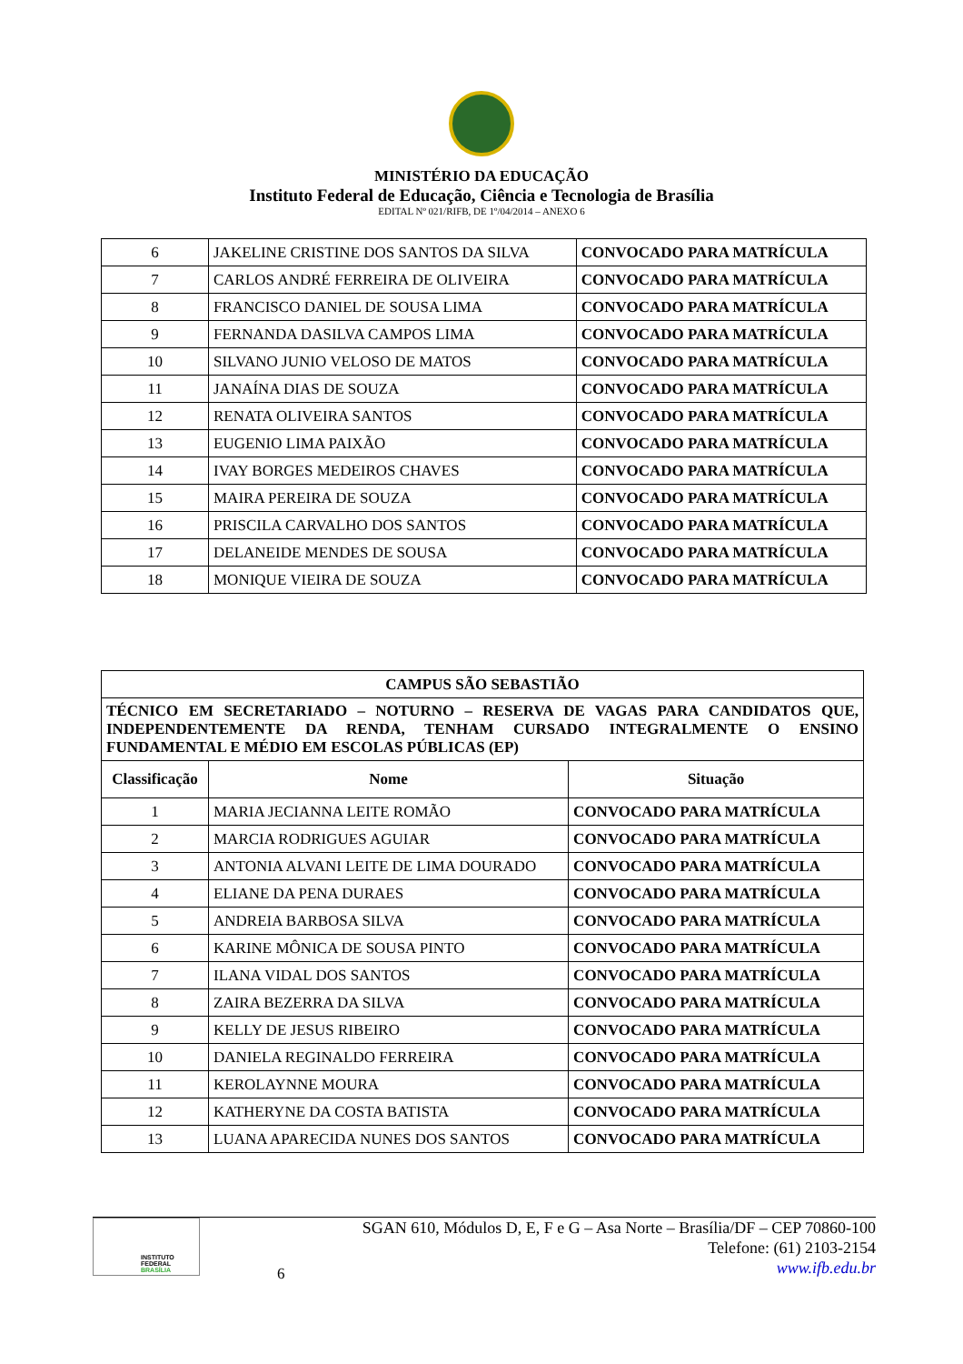MINISTÉRIO DA EDUCAÇÃO
Instituto Federal de Educação, Ciência e Tecnologia de Brasília
EDITAL Nº 021/RIFB, DE 1º/04/2014 – ANEXO 6
| 6 | JAKELINE CRISTINE DOS SANTOS DA SILVA | CONVOCADO PARA MATRÍCULA |
| 7 | CARLOS ANDRÉ FERREIRA DE OLIVEIRA | CONVOCADO PARA MATRÍCULA |
| 8 | FRANCISCO DANIEL DE SOUSA LIMA | CONVOCADO PARA MATRÍCULA |
| 9 | FERNANDA DASILVA CAMPOS LIMA | CONVOCADO PARA MATRÍCULA |
| 10 | SILVANO JUNIO VELOSO DE MATOS | CONVOCADO PARA MATRÍCULA |
| 11 | JANAÍNA DIAS DE SOUZA | CONVOCADO PARA MATRÍCULA |
| 12 | RENATA OLIVEIRA SANTOS | CONVOCADO PARA MATRÍCULA |
| 13 | EUGENIO LIMA PAIXÃO | CONVOCADO PARA MATRÍCULA |
| 14 | IVAY BORGES MEDEIROS CHAVES | CONVOCADO PARA MATRÍCULA |
| 15 | MAIRA PEREIRA DE SOUZA | CONVOCADO PARA MATRÍCULA |
| 16 | PRISCILA CARVALHO DOS SANTOS | CONVOCADO PARA MATRÍCULA |
| 17 | DELANEIDE MENDES DE SOUSA | CONVOCADO PARA MATRÍCULA |
| 18 | MONIQUE VIEIRA DE SOUZA | CONVOCADO PARA MATRÍCULA |
| CAMPUS SÃO SEBASTIÃO | | |
| --- | --- | --- |
| TÉCNICO EM SECRETARIADO – NOTURNO – RESERVA DE VAGAS PARA CANDIDATOS QUE, INDEPENDENTEMENTE DA RENDA, TENHAM CURSADO INTEGRALMENTE O ENSINO FUNDAMENTAL E MÉDIO EM ESCOLAS PÚBLICAS (EP) | | |
| Classificação | Nome | Situação |
| 1 | MARIA JECIANNA LEITE ROMÃO | CONVOCADO PARA MATRÍCULA |
| 2 | MARCIA RODRIGUES AGUIAR | CONVOCADO PARA MATRÍCULA |
| 3 | ANTONIA ALVANI LEITE DE LIMA DOURADO | CONVOCADO PARA MATRÍCULA |
| 4 | ELIANE DA PENA DURAES | CONVOCADO PARA MATRÍCULA |
| 5 | ANDREIA BARBOSA SILVA | CONVOCADO PARA MATRÍCULA |
| 6 | KARINE MÔNICA DE SOUSA PINTO | CONVOCADO PARA MATRÍCULA |
| 7 | ILANA VIDAL DOS SANTOS | CONVOCADO PARA MATRÍCULA |
| 8 | ZAIRA BEZERRA DA SILVA | CONVOCADO PARA MATRÍCULA |
| 9 | KELLY DE JESUS RIBEIRO | CONVOCADO PARA MATRÍCULA |
| 10 | DANIELA REGINALDO FERREIRA | CONVOCADO PARA MATRÍCULA |
| 11 | KEROLAYNNE MOURA | CONVOCADO PARA MATRÍCULA |
| 12 | KATHERYNE DA COSTA BATISTA | CONVOCADO PARA MATRÍCULA |
| 13 | LUANA APARECIDA NUNES DOS SANTOS | CONVOCADO PARA MATRÍCULA |
INSTITUTO FEDERAL
BRASÍLIA
6
SGAN 610, Módulos D, E, F e G – Asa Norte – Brasília/DF – CEP 70860-100
Telefone: (61) 2103-2154
www.ifb.edu.br